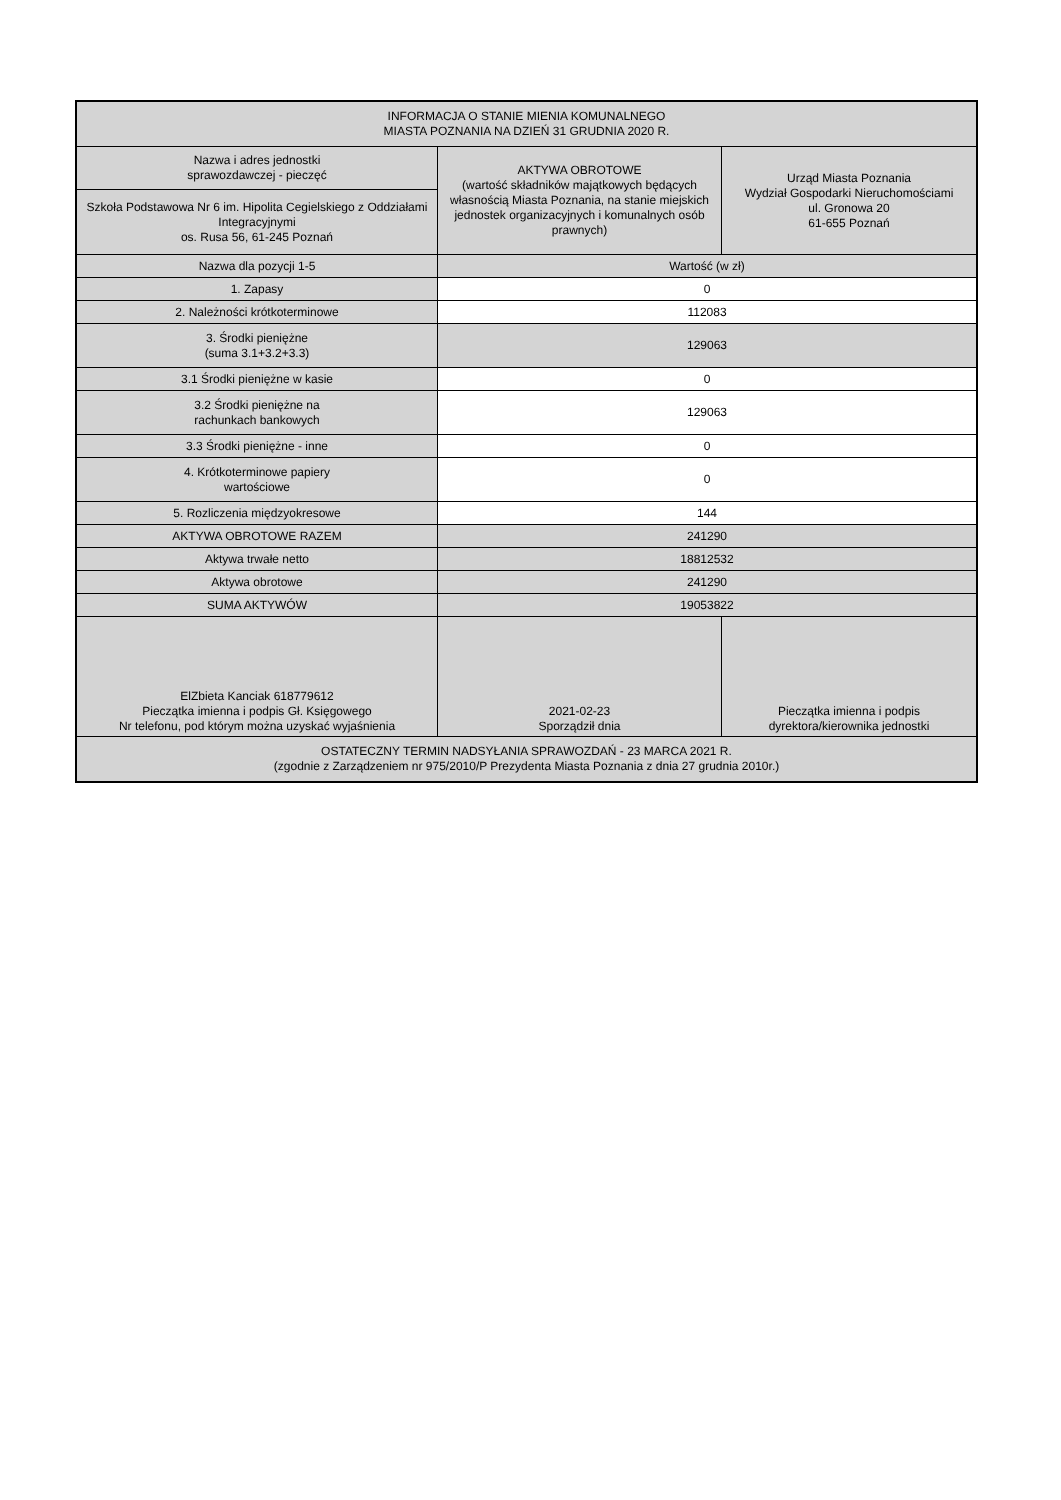| INFORMACJA O STANIE MIENIA KOMUNALNEGO MIASTA POZNANIA NA DZIEŃ 31 GRUDNIA 2020 R. | | |
| --- | --- | --- |
| Nazwa i adres jednostki sprawozdawczej - pieczęć | AKTYWA OBROTOWE (wartość składników majątkowych będących własnością Miasta Poznania, na stanie miejskich jednostek organizacyjnych i komunalnych osób prawnych) | Urząd Miasta Poznania Wydział Gospodarki Nieruchomościami ul. Gronowa 20 61-655 Poznań |
| Szkoła Podstawowa Nr 6 im. Hipolita Cegielskiego z Oddziałami Integracyjnymi os. Rusa 56, 61-245 Poznań | | |
| Nazwa dla pozycji 1-5 | Wartość (w zł) | |
| 1. Zapasy | 0 | |
| 2. Należności krótkoterminowe | 112083 | |
| 3. Środki pieniężne (suma 3.1+3.2+3.3) | 129063 | |
| 3.1 Środki pieniężne w kasie | 0 | |
| 3.2 Środki pieniężne na rachunkach bankowych | 129063 | |
| 3.3 Środki pieniężne - inne | 0 | |
| 4. Krótkoterminowe papiery wartościowe | 0 | |
| 5. Rozliczenia międzyokresowe | 144 | |
| AKTYWA OBROTOWE RAZEM | 241290 | |
| Aktywa trwałe netto | 18812532 | |
| Aktywa obrotowe | 241290 | |
| SUMA AKTYWÓW | 19053822 | |
| ElZbieta Kanciak 618779612 Pieczątka imienna i podpis Gł. Księgowego Nr telefonu, pod którym można uzyskać wyjaśnienia | 2021-02-23 Sporządził dnia | Pieczątka imienna i podpis dyrektora/kierownika jednostki |
| OSTATECZNY TERMIN NADSYŁANIA SPRAWOZDAŃ - 23 MARCA 2021 R. (zgodnie z Zarządzeniem nr 975/2010/P Prezydenta Miasta Poznania z dnia 27 grudnia 2010r.) | | |